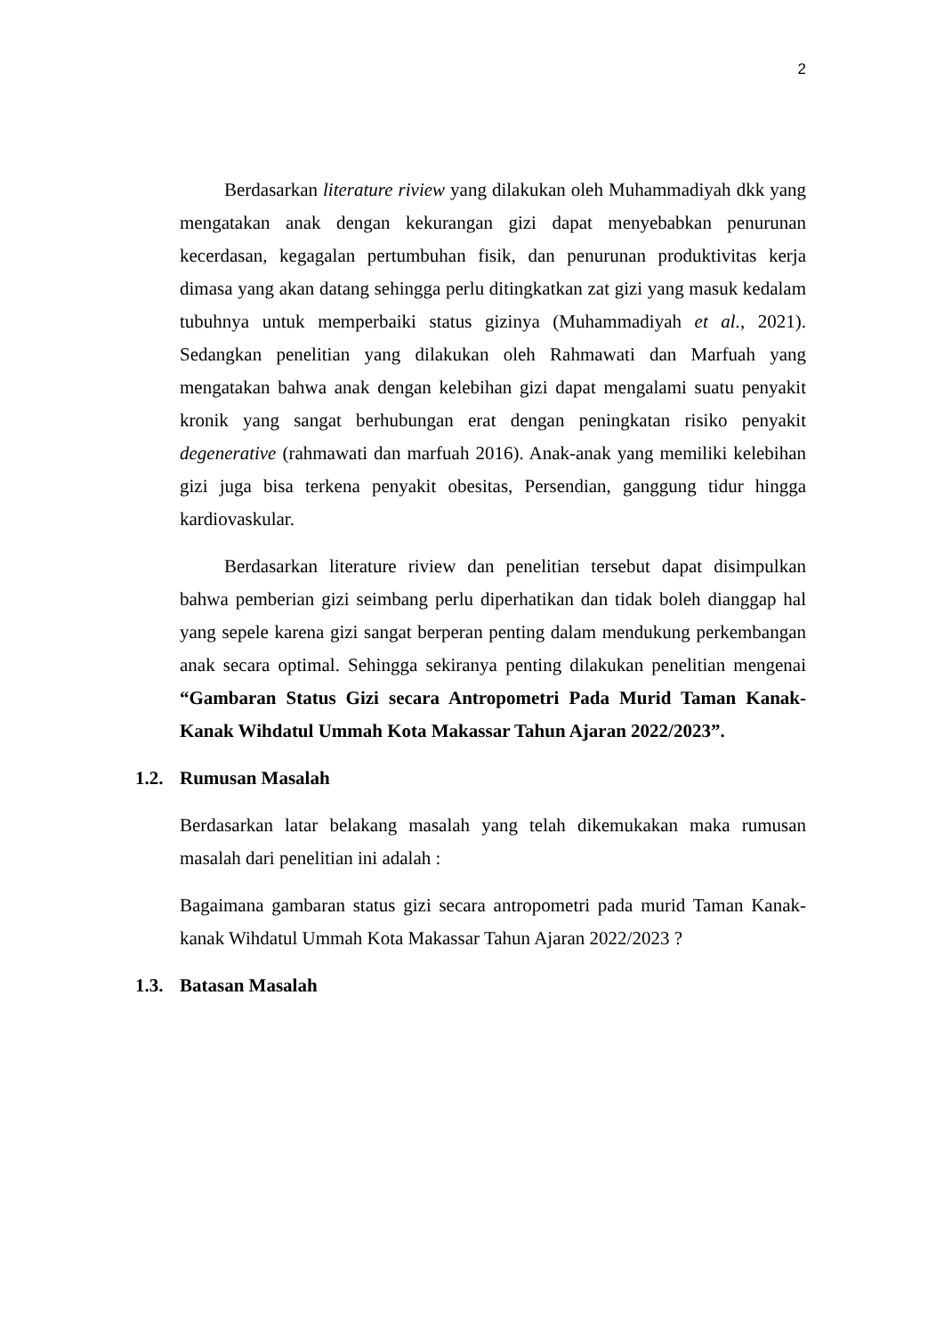2
Berdasarkan literature riview yang dilakukan oleh Muhammadiyah dkk yang mengatakan anak dengan kekurangan gizi dapat menyebabkan penurunan kecerdasan, kegagalan pertumbuhan fisik, dan penurunan produktivitas kerja dimasa yang akan datang sehingga perlu ditingkatkan zat gizi yang masuk kedalam tubuhnya untuk memperbaiki status gizinya (Muhammadiyah et al., 2021). Sedangkan penelitian yang dilakukan oleh Rahmawati dan Marfuah yang mengatakan bahwa anak dengan kelebihan gizi dapat mengalami suatu penyakit kronik yang sangat berhubungan erat dengan peningkatan risiko penyakit degenerative (rahmawati dan marfuah 2016). Anak-anak yang memiliki kelebihan gizi juga bisa terkena penyakit obesitas, Persendian, ganggung tidur hingga kardiovaskular.
Berdasarkan literature riview dan penelitian tersebut dapat disimpulkan bahwa pemberian gizi seimbang perlu diperhatikan dan tidak boleh dianggap hal yang sepele karena gizi sangat berperan penting dalam mendukung perkembangan anak secara optimal. Sehingga sekiranya penting dilakukan penelitian mengenai “Gambaran Status Gizi secara Antropometri Pada Murid Taman Kanak-Kanak Wihdatul Ummah Kota Makassar Tahun Ajaran 2022/2023”.
1.2. Rumusan Masalah
Berdasarkan latar belakang masalah yang telah dikemukakan maka rumusan masalah dari penelitian ini adalah :
Bagaimana gambaran status gizi secara antropometri pada murid Taman Kanak-kanak Wihdatul Ummah Kota Makassar Tahun Ajaran 2022/2023 ?
1.3. Batasan Masalah